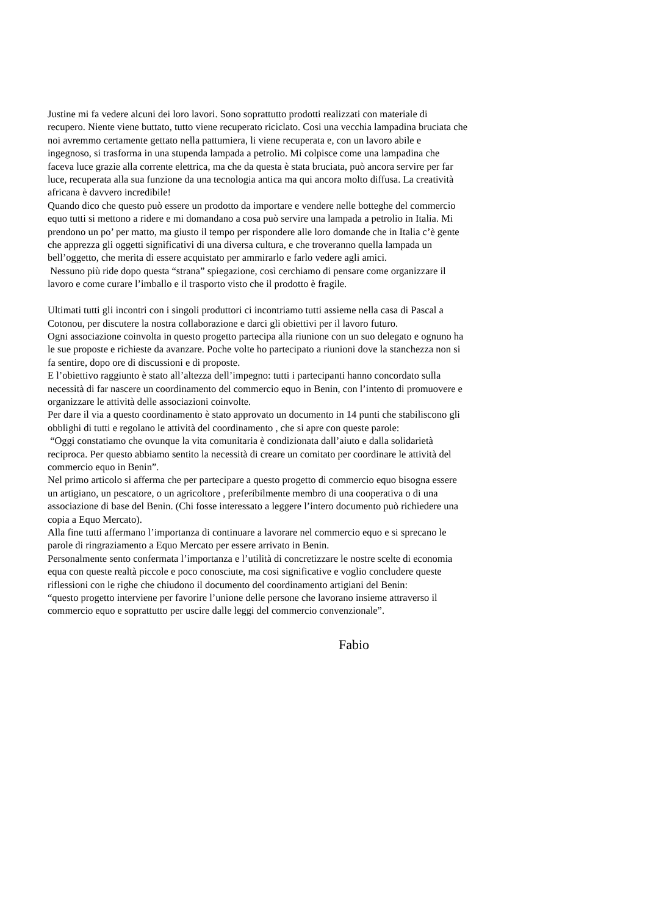Justine mi fa vedere alcuni dei loro lavori. Sono soprattutto prodotti realizzati con materiale di
recupero. Niente viene buttato, tutto viene recuperato riciclato. Cosi una vecchia lampadina bruciata che
noi avremmo certamente gettato nella pattumiera, li viene recuperata e, con un lavoro abile e
ingegnoso, si trasforma in una stupenda lampada a petrolio. Mi colpisce come una lampadina che
faceva luce grazie alla corrente elettrica, ma che da questa è stata bruciata, può ancora servire per far
luce, recuperata alla sua funzione da una tecnologia antica ma qui ancora molto diffusa. La creatività
africana è davvero incredibile!
Quando dico che questo può essere un prodotto da importare e vendere nelle botteghe del commercio
equo tutti si mettono a ridere e mi domandano a cosa può servire una lampada a petrolio in Italia. Mi
prendono un po’ per matto, ma giusto il tempo per rispondere alle loro domande che in Italia c’è gente
che apprezza gli oggetti significativi di una diversa cultura, e che troveranno quella lampada un
bell’oggetto, che merita di essere acquistato per ammirarlo e farlo vedere agli amici.
Nessuno più ride dopo questa “strana” spiegazione, così cerchiamo di pensare come organizzare il
lavoro e come curare l’imballo e il trasporto visto che il prodotto è fragile.
Ultimati tutti gli incontri con i singoli produttori ci incontriamo tutti assieme nella casa di Pascal a
Cotonou, per discutere la nostra collaborazione e darci gli obiettivi per il lavoro futuro.
Ogni associazione coinvolta in questo progetto partecipa alla riunione con un suo delegato e ognuno ha
le sue proposte e richieste da avanzare. Poche volte ho partecipato a riunioni dove la stanchezza non si
fa sentire, dopo ore di discussioni e di proposte.
E l’obiettivo raggiunto è stato all’altezza dell’impegno: tutti i partecipanti hanno concordato sulla
necessità di far nascere un coordinamento del commercio equo in Benin, con l’intento di promuovere e
organizzare le attività delle associazioni coinvolte.
Per dare il via a questo coordinamento è stato approvato un documento in 14 punti che stabiliscono gli
obblighi di tutti e regolano le attività del coordinamento , che si apre con queste parole:
“Oggi constatiamo che ovunque la vita comunitaria è condizionata dall’aiuto e dalla solidarietà
reciproca. Per questo abbiamo sentito la necessità di creare un comitato per coordinare le attività del
commercio equo in Benin”.
Nel primo articolo si afferma che per partecipare a questo progetto di commercio equo bisogna essere
un artigiano, un pescatore, o un agricoltore , preferibilmente membro di una cooperativa o di una
associazione di base del Benin. (Chi fosse interessato a leggere l’intero documento può richiedere una
copia a Equo Mercato).
Alla fine tutti affermano l’importanza di continuare a lavorare nel commercio equo e si sprecano le
parole di ringraziamento a Equo Mercato per essere arrivato in Benin.
Personalmente sento confermata l’importanza e l’utilità di concretizzare le nostre scelte di economia
equa con queste realtà piccole e poco conosciute, ma cosi significative e voglio concludere queste
riflessioni con le righe che chiudono il documento del coordinamento artigiani del Benin:
“questo progetto interviene per favorire l’unione delle persone che lavorano insieme attraverso il
commercio equo e soprattutto per uscire dalle leggi del commercio convenzionale”.
Fabio